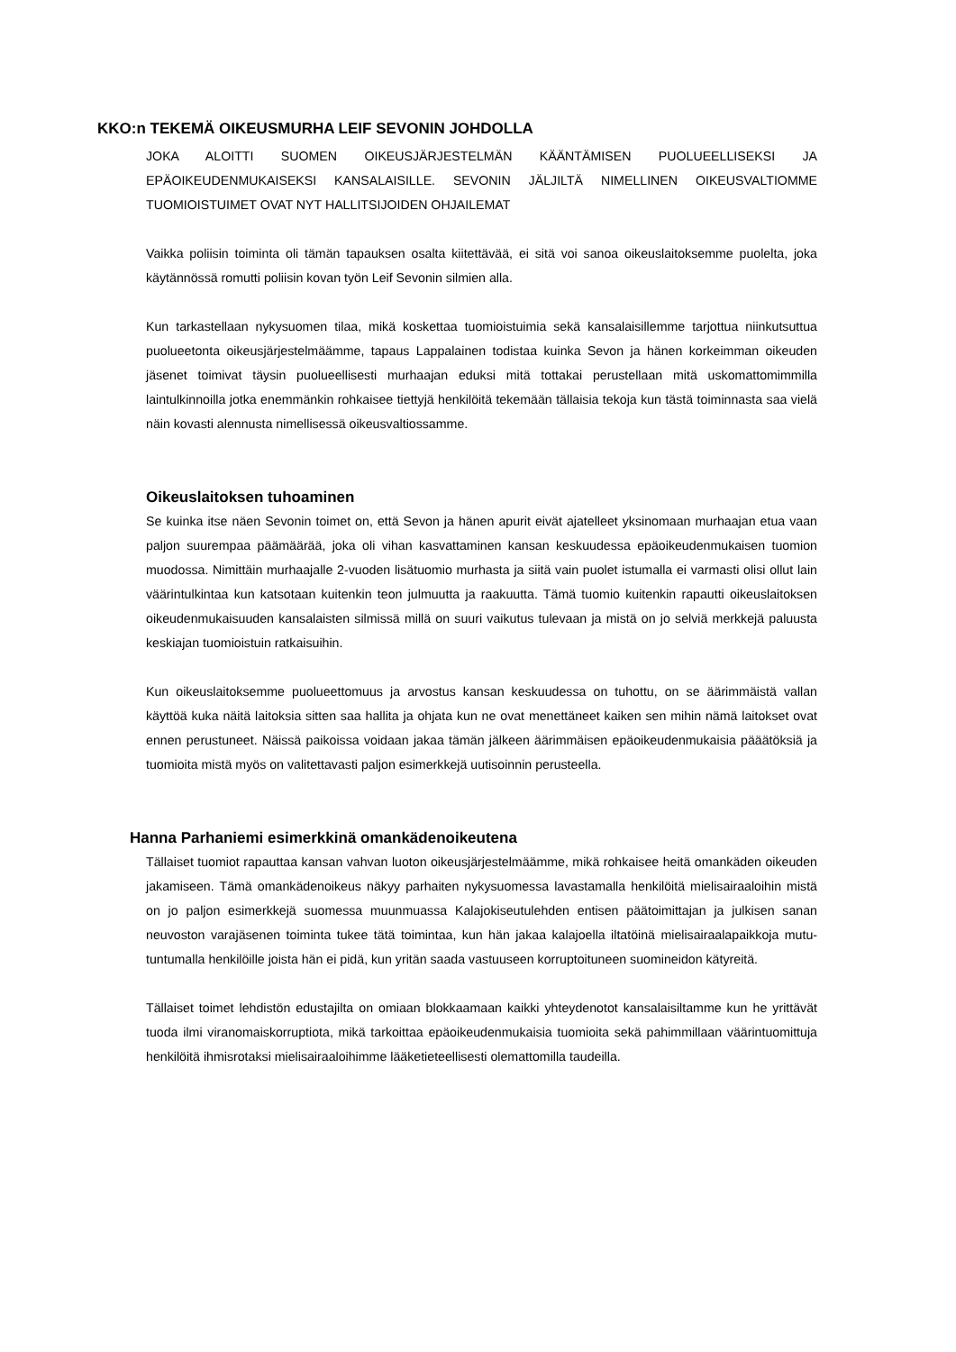KKO:n TEKEMÄ OIKEUSMURHA LEIF SEVONIN JOHDOLLA
JOKA ALOITTI SUOMEN OIKEUSJÄRJESTELMÄN KÄÄNTÄMISEN PUOLUEELLISEKSI JA EPÄOIKEUDENMUKAISEKSI KANSALAISILLE. SEVONIN JÄLJILTÄ NIMELLINEN OIKEUSVALTIOMME TUOMIOISTUIMET OVAT NYT HALLITSIJOIDEN OHJAILEMAT
Vaikka poliisin toiminta oli tämän tapauksen osalta kiitettävää, ei sitä voi sanoa oikeuslaitoksemme puolelta, joka käytännössä romutti poliisin kovan työn Leif Sevonin silmien alla.
Kun tarkastellaan nykysuomen tilaa, mikä koskettaa tuomioistuimia sekä kansalaisillemme tarjottua niinkutsuttua puolueetonta oikeusjärjestelmäämme, tapaus Lappalainen todistaa kuinka Sevon ja hänen korkeimman oikeuden jäsenet toimivat täysin puolueellisesti murhaajan eduksi mitä tottakai perustellaan mitä uskomattomimmilla laintulkinnoilla jotka enemmänkin rohkaisee tiettyjä henkilöitä tekemään tällaisia tekoja kun tästä toiminnasta saa vielä näin kovasti alennusta nimellisessä oikeusvaltiossamme.
Oikeuslaitoksen tuhoaminen
Se kuinka itse näen Sevonin toimet on, että Sevon ja hänen apurit eivät ajatelleet yksinomaan murhaajan etua vaan paljon suurempaa päämäärää, joka oli vihan kasvattaminen kansan keskuudessa epäoikeudenmukaisen tuomion muodossa. Nimittäin murhaajalle 2-vuoden lisätuomio murhasta ja siitä vain puolet istumalla ei varmasti olisi ollut lain väärintulkintaa kun katsotaan kuitenkin teon julmuutta ja raakuutta. Tämä tuomio kuitenkin rapautti oikeuslaitoksen oikeudenmukaisuuden kansalaisten silmissä millä on suuri vaikutus tulevaan ja mistä on jo selviä merkkejä paluusta keskiajan tuomioistuin ratkaisuihin.
Kun oikeuslaitoksemme puolueettomuus ja arvostus kansan keskuudessa on tuhottu, on se äärimmäistä vallan käyttöä kuka näitä laitoksia sitten saa hallita ja ohjata kun ne ovat menettäneet kaiken sen mihin nämä laitokset ovat ennen perustuneet. Näissä paikoissa voidaan jakaa tämän jälkeen äärimmäisen epäoikeudenmukaisia pääätöksiä ja tuomioita mistä myös on valitettavasti paljon esimerkkejä uutisoinnin perusteella.
Hanna Parhaniemi esimerkkinä omankädenoikeutena
Tällaiset tuomiot rapauttaa kansan vahvan luoton oikeusjärjestelmäämme, mikä rohkaisee heitä omankäden oikeuden jakamiseen. Tämä omankädenoikeus näkyy parhaiten nykysuomessa lavastamalla henkilöitä mielisairaaloihin mistä on jo paljon esimerkkejä suomessa muunmuassa Kalajokiseutulehden entisen päätoimittajan ja julkisen sanan neuvoston varajäsenen toiminta tukee tätä toimintaa, kun hän jakaa kalajoella iltatöinä mielisairaalapaikkoja mutu-tuntumalla henkilöille joista hän ei pidä, kun yritän saada vastuuseen korruptoituneen suomineidon kätyreitä.
Tällaiset toimet lehdistön edustajilta on omiaan blokkaamaan kaikki yhteydenotot kansalaisiltamme kun he yrittävät tuoda ilmi viranomaiskorruptiota, mikä tarkoittaa epäoikeudenmukaisia tuomioita sekä pahimmillaan väärintuomittuja henkilöitä ihmisrotaksi mielisairaaloihimme lääketieteellisesti olemattomilla taudeilla.